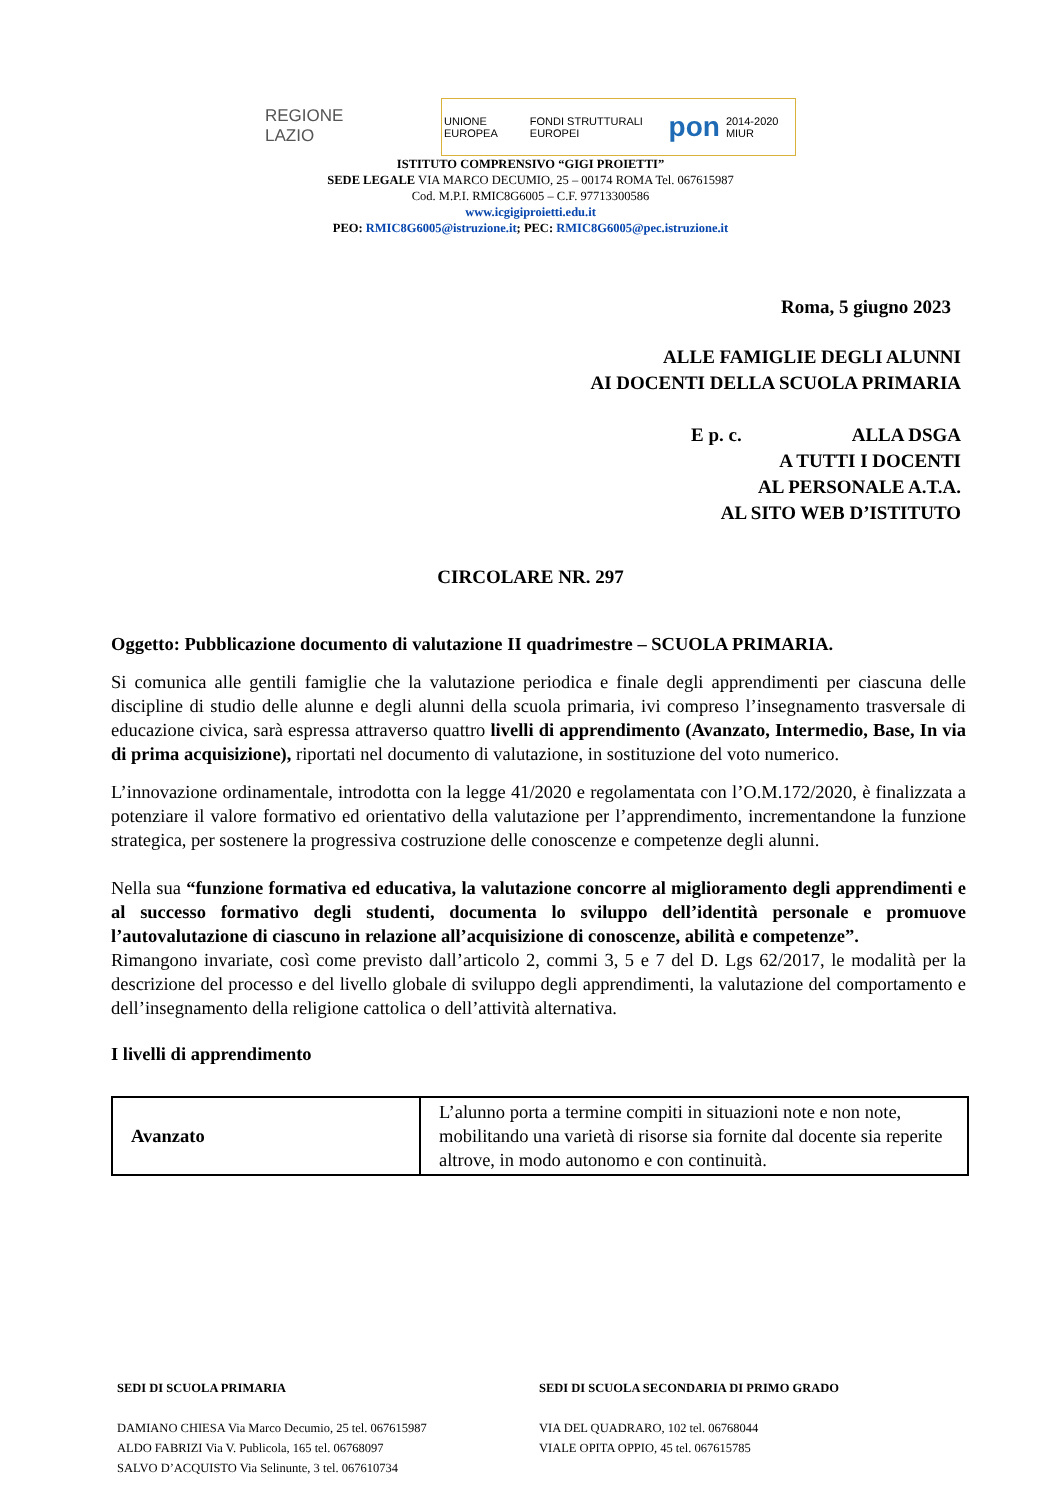REGIONE
LAZIO
UNIONE EUROPEA FONDI STRUTTURALI EUROPEI pon 2014-2020 MIUR
ISTITUTO COMPRENSIVO “GIGI PROIETTI”
SEDE LEGALE VIA MARCO DECUMIO, 25 – 00174 ROMA Tel. 067615987
Cod. M.P.I. RMIC8G6005 – C.F. 97713300586
www.icgigiproietti.edu.it
PEO: RMIC8G6005@istruzione.it; PEC: RMIC8G6005@pec.istruzione.it
Roma, 5 giugno 2023
ALLE FAMIGLIE DEGLI ALUNNI
AI DOCENTI DELLA SCUOLA PRIMARIA
E p. c. ALLA DSGA
A TUTTI I DOCENTI
AL PERSONALE A.T.A.
AL SITO WEB D’ISTITUTO
CIRCOLARE NR. 297
Oggetto: Pubblicazione documento di valutazione II quadrimestre – SCUOLA PRIMARIA.
Si comunica alle gentili famiglie che la valutazione periodica e finale degli apprendimenti per ciascuna delle discipline di studio delle alunne e degli alunni della scuola primaria, ivi compreso l’insegnamento trasversale di educazione civica, sarà espressa attraverso quattro livelli di apprendimento (Avanzato, Intermedio, Base, In via di prima acquisizione), riportati nel documento di valutazione, in sostituzione del voto numerico.
L’innovazione ordinamentale, introdotta con la legge 41/2020 e regolamentata con l’O.M.172/2020, è finalizzata a potenziare il valore formativo ed orientativo della valutazione per l’apprendimento, incrementandone la funzione strategica, per sostenere la progressiva costruzione delle conoscenze e competenze degli alunni.
Nella sua “funzione formativa ed educativa, la valutazione concorre al miglioramento degli apprendimenti e al successo formativo degli studenti, documenta lo sviluppo dell’identità personale e promuove l’autovalutazione di ciascuno in relazione all’acquisizione di conoscenze, abilità e competenze”.
Rimangono invariate, così come previsto dall’articolo 2, commi 3, 5 e 7 del D. Lgs 62/2017, le modalità per la descrizione del processo e del livello globale di sviluppo degli apprendimenti, la valutazione del comportamento e dell’insegnamento della religione cattolica o dell’attività alternativa.
I livelli di apprendimento
| Avanzato | L’alunno porta a termine compiti in situazioni note e non note, mobilitando una varietà di risorse sia fornite dal docente sia reperite altrove, in modo autonomo e con continuità. |
SEDI DI SCUOLA PRIMARIA
DAMIANO CHIESA Via Marco Decumio, 25 tel. 067615987
ALDO FABRIZI Via V. Publicola, 165 tel. 06768097
SALVO D’ACQUISTO Via Selinunte, 3 tel. 067610734
SEDI DI SCUOLA SECONDARIA DI PRIMO GRADO
VIA DEL QUADRARO, 102 tel. 06768044
VIALE OPITA OPPIO, 45 tel. 067615785